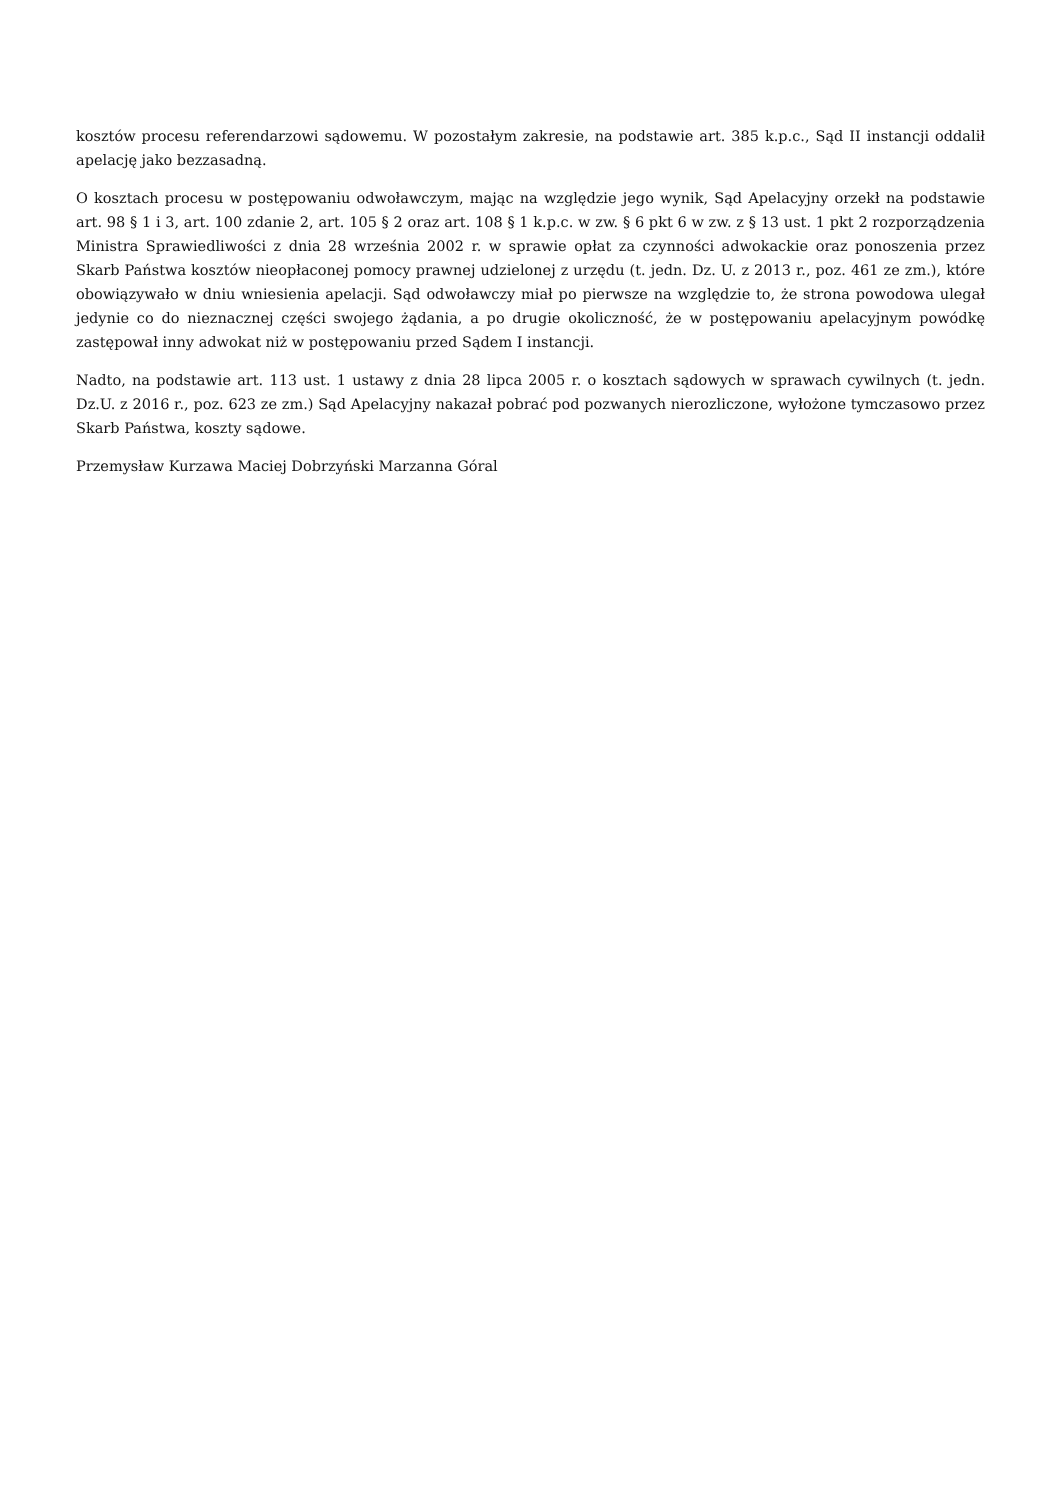kosztów procesu referendarzowi sądowemu. W pozostałym zakresie, na podstawie art. 385 k.p.c., Sąd II instancji oddalił apelację jako bezzasadną.
O kosztach procesu w postępowaniu odwoławczym, mając na względzie jego wynik, Sąd Apelacyjny orzekł na podstawie art. 98 § 1 i 3, art. 100 zdanie 2, art. 105 § 2 oraz art. 108 § 1 k.p.c. w zw. § 6 pkt 6 w zw. z § 13 ust. 1 pkt 2 rozporządzenia Ministra Sprawiedliwości z dnia 28 września 2002 r. w sprawie opłat za czynności adwokackie oraz ponoszenia przez Skarb Państwa kosztów nieopłaconej pomocy prawnej udzielonej z urzędu (t. jedn. Dz. U. z 2013 r., poz. 461 ze zm.), które obowiązywało w dniu wniesienia apelacji. Sąd odwoławczy miał po pierwsze na względzie to, że strona powodowa ulegał jedynie co do nieznacznej części swojego żądania, a po drugie okoliczność, że w postępowaniu apelacyjnym powódkę zastępował inny adwokat niż w postępowaniu przed Sądem I instancji.
Nadto, na podstawie art. 113 ust. 1 ustawy z dnia 28 lipca 2005 r. o kosztach sądowych w sprawach cywilnych (t. jedn. Dz.U. z 2016 r., poz. 623 ze zm.) Sąd Apelacyjny nakazał pobrać pod pozwanych nierozliczone, wyłożone tymczasowo przez Skarb Państwa, koszty sądowe.
Przemysław Kurzawa Maciej Dobrzyński Marzanna Góral